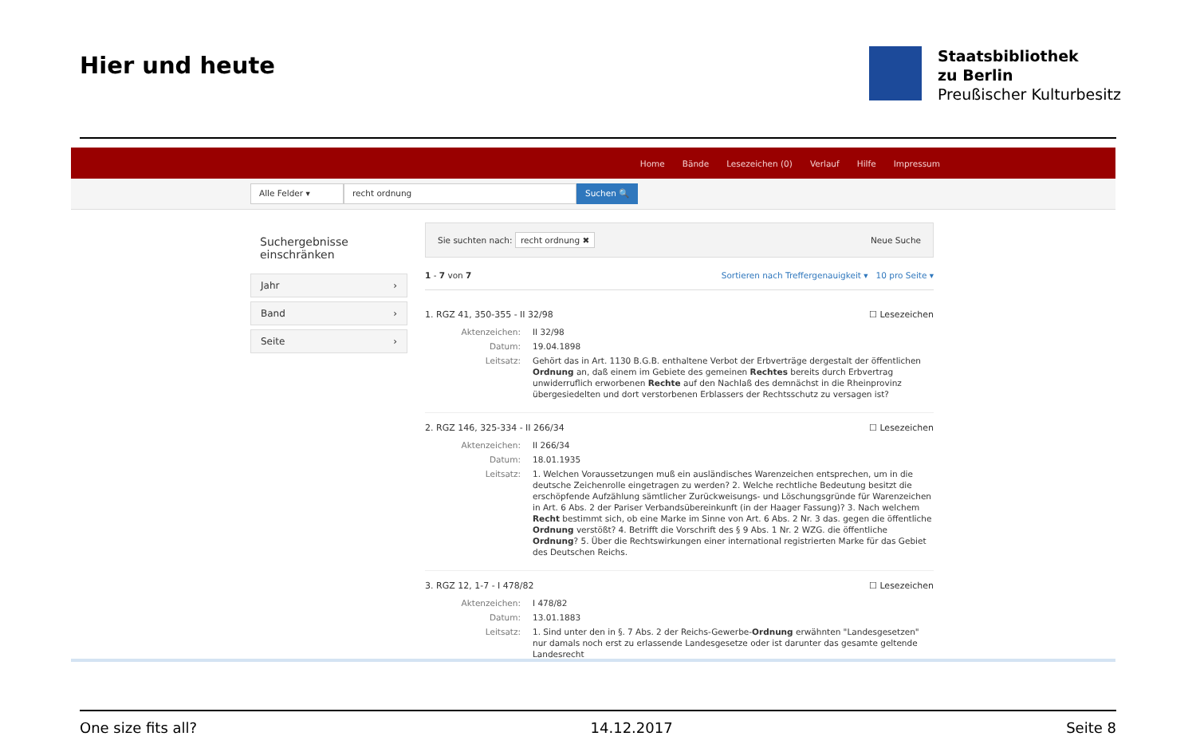Hier und heute
Staatsbibliothek
zu Berlin
Preußischer Kulturbesitz
Home Bände Lesezeichen (0) Verlauf Hilfe Impressum
Alle Felder ▾ recht ordnung Suchen 🔍
Suchergebnisse einschränken
Jahr ›
Band ›
Seite ›
Sie suchten nach: recht ordnung ✖ Neue Suche
1 - 7 von 7 Sortieren nach Treffergenauigkeit ▾ 10 pro Seite ▾
1. RGZ 41, 350-355 - II 32/98 ☐ Lesezeichen
Aktenzeichen: II 32/98
Datum: 19.04.1898
Leitsatz: Gehört das in Art. 1130 B.G.B. enthaltene Verbot der Erbverträge dergestalt der öffentlichen Ordnung an, daß einem im Gebiete des gemeinen Rechtes bereits durch Erbvertrag unwiderruflich erworbenen Rechte auf den Nachlaß des demnächst in die Rheinprovinz übergesiedelten und dort verstorbenen Erblassers der Rechtsschutz zu versagen ist?
2. RGZ 146, 325-334 - II 266/34 ☐ Lesezeichen
Aktenzeichen: II 266/34
Datum: 18.01.1935
Leitsatz: 1. Welchen Voraussetzungen muß ein ausländisches Warenzeichen entsprechen, um in die deutsche Zeichenrolle eingetragen zu werden? 2. Welche rechtliche Bedeutung besitzt die erschöpfende Aufzählung sämtlicher Zurückweisungs- und Löschungsgründe für Warenzeichen in Art. 6 Abs. 2 der Pariser Verbandsübereinkunft (in der Haager Fassung)? 3. Nach welchem Recht bestimmt sich, ob eine Marke im Sinne von Art. 6 Abs. 2 Nr. 3 das. gegen die öffentliche Ordnung verstößt? 4. Betrifft die Vorschrift des § 9 Abs. 1 Nr. 2 WZG. die öffentliche Ordnung? 5. Über die Rechtswirkungen einer international registrierten Marke für das Gebiet des Deutschen Reichs.
3. RGZ 12, 1-7 - I 478/82 ☐ Lesezeichen
Aktenzeichen: I 478/82
Datum: 13.01.1883
Leitsatz: 1. Sind unter den in §. 7 Abs. 2 der Reichs-Gewerbe-Ordnung erwähnten "Landesgesetzen" nur damals noch erst zu erlassende Landesgesetze oder ist darunter das gesamte geltende Landesrecht
One size fits all? 14.12.2017 Seite 8